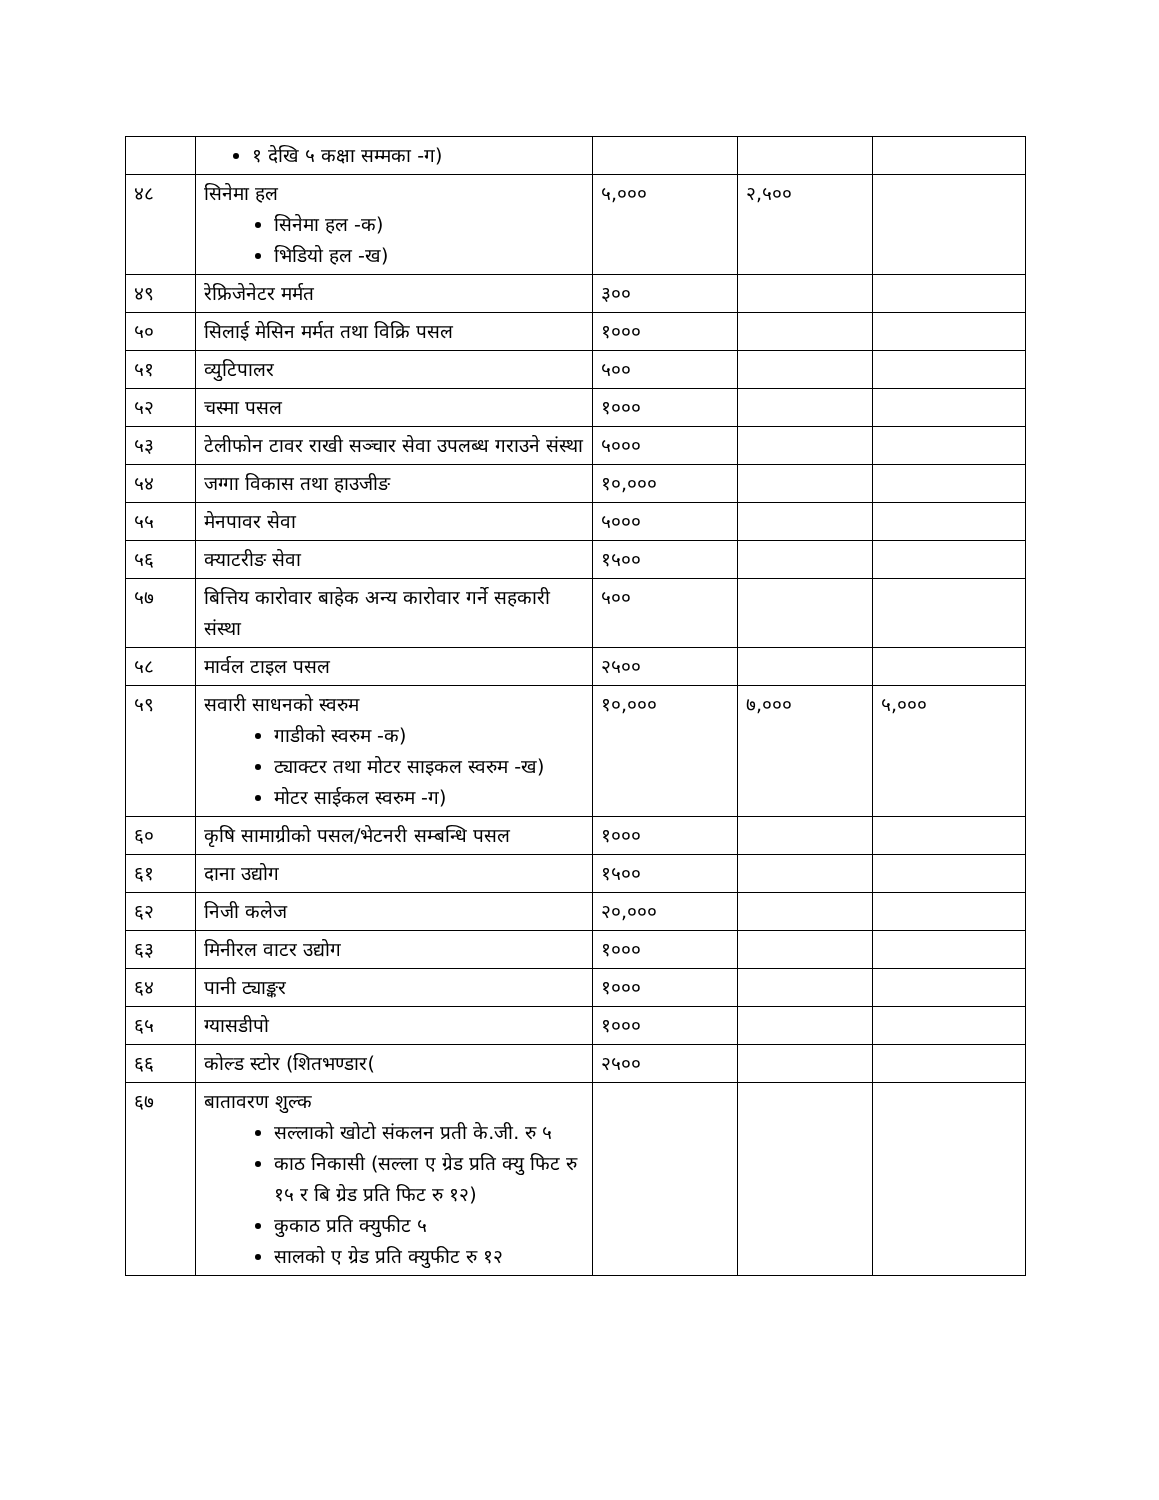| | १ देखि ५ कक्षा सम्मका -ग) | | | |
| ४८ | सिनेमा हल सिनेमा हल -क) भिडियो हल -ख) | ५,००० | २,५०० | |
| ४९ | रेफ्रिजेनेटर मर्मत | ३०० | | |
| ५० | सिलाई मेसिन मर्मत तथा विक्रि पसल | १००० | | |
| ५१ | व्युटिपालर | ५०० | | |
| ५२ | चस्मा पसल | १००० | | |
| ५३ | टेलीफोन टावर राखी सञ्चार सेवा उपलब्ध गराउने संस्था | ५००० | | |
| ५४ | जग्गा विकास तथा हाउजीङ | १०,००० | | |
| ५५ | मेनपावर सेवा | ५००० | | |
| ५६ | क्याटरीङ सेवा | १५०० | | |
| ५७ | बित्तिय कारोवार बाहेक अन्य कारोवार गर्ने सहकारी संस्था | ५०० | | |
| ५८ | मार्वल टाइल पसल | २५०० | | |
| ५९ | सवारी साधनको स्वरुम गाडीको स्वरुम -क) ट्याक्टर तथा मोटर साइकल स्वरुम -ख) मोटर साईकल स्वरुम -ग) | १०,००० | ७,००० | ५,००० |
| ६० | कृषि सामाग्रीको पसल/भेटनरी सम्बन्धि पसल | १००० | | |
| ६१ | दाना उद्योग | १५०० | | |
| ६२ | निजी कलेज | २०,००० | | |
| ६३ | मिनीरल वाटर उद्योग | १००० | | |
| ६४ | पानी ट्याङ्कर | १००० | | |
| ६५ | ग्यासडीपो | १००० | | |
| ६६ | कोल्ड स्टोर (शितभण्डार( | २५०० | | |
| ६७ | बातावरण शुल्क सल्लाको खोटो संकलन प्रती के.जी. रु ५ काठ निकासी (सल्ला ए ग्रेड प्रति क्यु फिट रु १५ र बि ग्रेड प्रति फिट रु १२) कुकाठ प्रति क्युफीट ५ सालको ए ग्रेड प्रति क्युफीट रु १२ | | | |